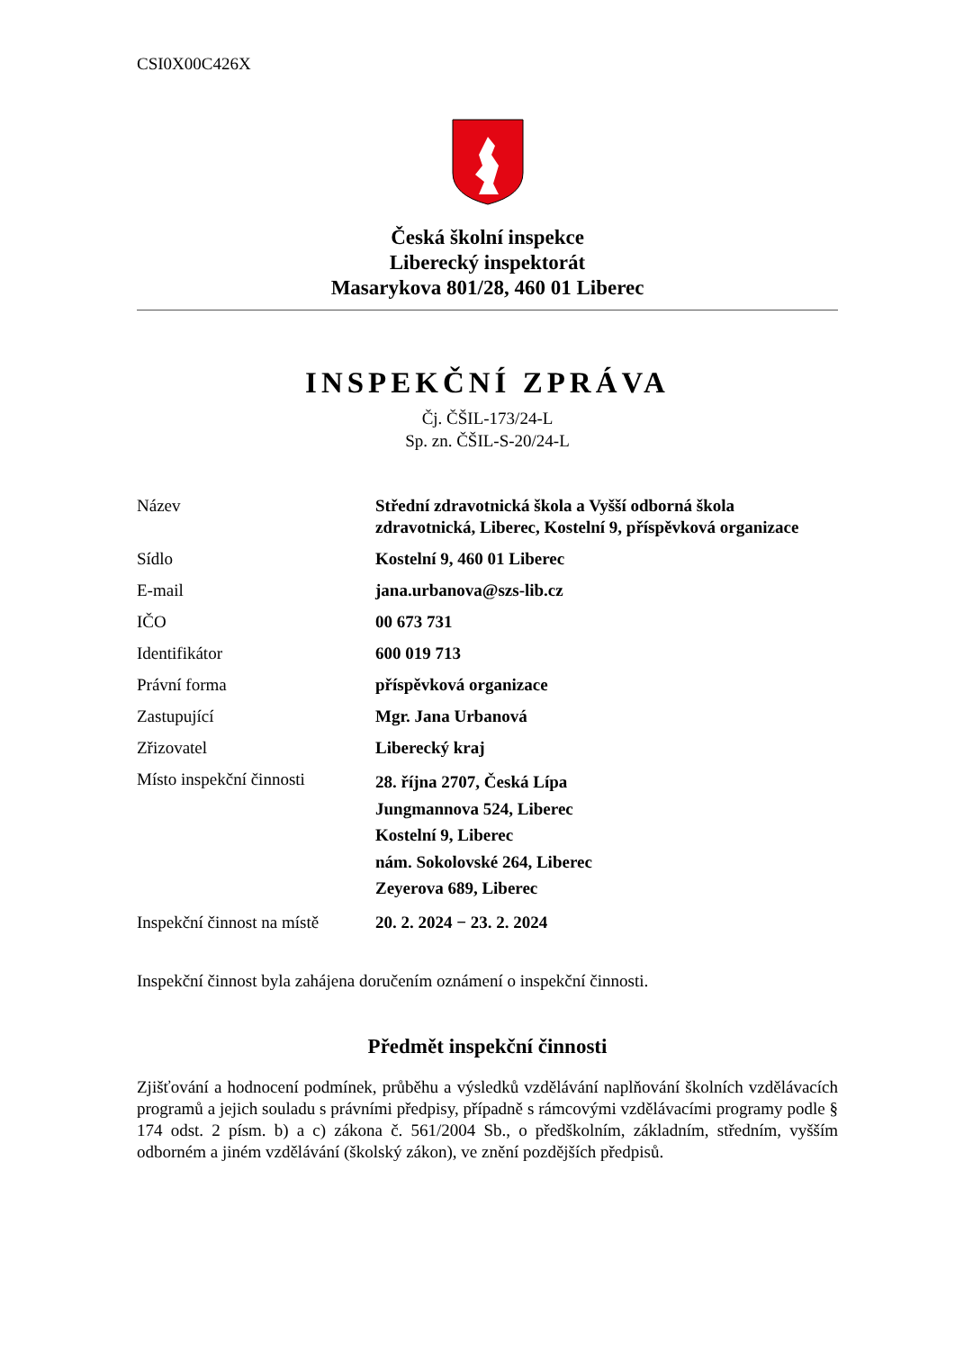CSI0X00C426X
Česká školní inspekce
Liberecký inspektorát
Masarykova 801/28, 460 01 Liberec
INSPEKČNÍ ZPRÁVA
Čj. ČŠIL-173/24-L
Sp. zn. ČŠIL-S-20/24-L
| Název | Střední zdravotnická škola a Vyšší odborná škola zdravotnická, Liberec, Kostelní 9, příspěvková organizace |
| Sídlo | Kostelní 9, 460 01 Liberec |
| E-mail | jana.urbanova@szs-lib.cz |
| IČO | 00 673 731 |
| Identifikátor | 600 019 713 |
| Právní forma | příspěvková organizace |
| Zastupující | Mgr. Jana Urbanová |
| Zřizovatel | Liberecký kraj |
| Místo inspekční činnosti | 28. října 2707, Česká Lípa Jungmannova 524, Liberec Kostelní 9, Liberec nám. Sokolovské 264, Liberec Zeyerova 689, Liberec |
| Inspekční činnost na místě | 20. 2. 2024 − 23. 2. 2024 |
Inspekční činnost byla zahájena doručením oznámení o inspekční činnosti.
Předmět inspekční činnosti
Zjišťování a hodnocení podmínek, průběhu a výsledků vzdělávání naplňování školních vzdělávacích programů a jejich souladu s právními předpisy, případně s rámcovými vzdělávacími programy podle § 174 odst. 2 písm. b) a c) zákona č. 561/2004 Sb., o předškolním, základním, středním, vyšším odborném a jiném vzdělávání (školský zákon), ve znění pozdějších předpisů.